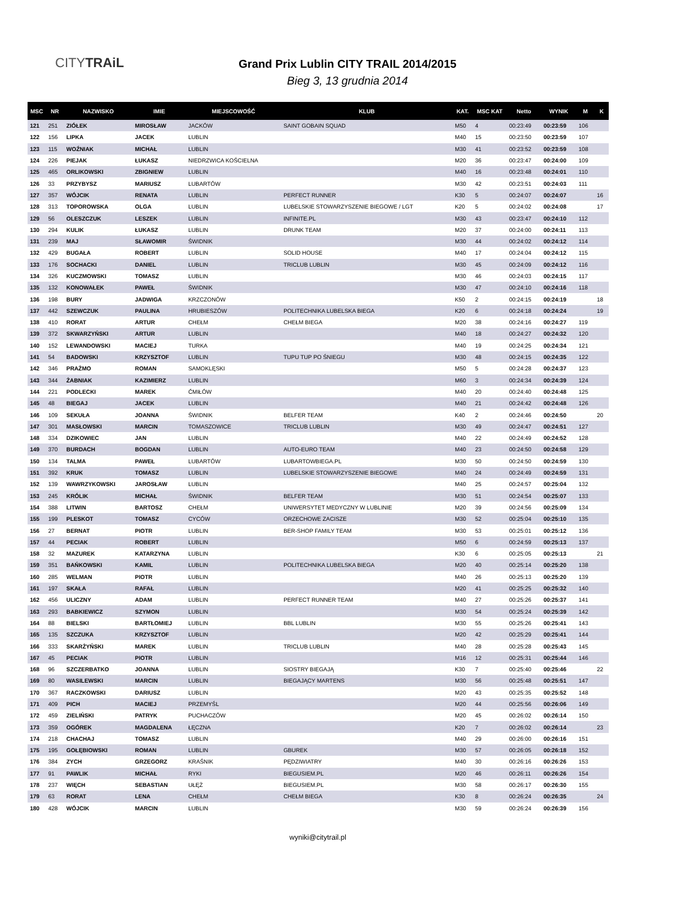CITYTRAiL
Grand Prix Lublin CITY TRAIL 2014/2015
Bieg 3, 13 grudnia 2014
| MSC | NR | NAZWISKO | IMIE | MIEJSCOWOŚĆ | KLUB | KAT. | MSC KAT | Netto | WYNIK | M | K |
| --- | --- | --- | --- | --- | --- | --- | --- | --- | --- | --- | --- |
| 121 | 251 | ZIÓŁEK | MIROSŁAW | JACKÓW | SAINT GOBAIN SQUAD | M50 | 4 | 00:23:49 | 00:23:59 | 106 | |
| 122 | 156 | LIPKA | JACEK | LUBLIN | | M40 | 15 | 00:23:50 | 00:23:59 | 107 | |
| 123 | 115 | WOŹNIAK | MICHAŁ | LUBLIN | | M30 | 41 | 00:23:52 | 00:23:59 | 108 | |
| 124 | 226 | PIEJAK | ŁUKASZ | NIEDRZWICA KOŚCIELNA | | M20 | 36 | 00:23:47 | 00:24:00 | 109 | |
| 125 | 465 | ORLIKOWSKI | ZBIGNIEW | LUBLIN | | M40 | 16 | 00:23:48 | 00:24:01 | 110 | |
| 126 | 33 | PRZYBYSZ | MARIUSZ | LUBARTÓW | | M30 | 42 | 00:23:51 | 00:24:03 | 111 | |
| 127 | 357 | WÓJCIK | RENATA | LUBLIN | PERFECT RUNNER | K30 | 5 | 00:24:07 | 00:24:07 | | 16 |
| 128 | 313 | TOPOROWSKA | OLGA | LUBLIN | LUBELSKIE STOWARZYSZENIE BIEGOWE / LGT | K20 | 5 | 00:24:02 | 00:24:08 | | 17 |
| 129 | 56 | OLESZCZUK | LESZEK | LUBLIN | INFINITE.PL | M30 | 43 | 00:23:47 | 00:24:10 | 112 | |
| 130 | 294 | KULIK | ŁUKASZ | LUBLIN | DRUNK TEAM | M20 | 37 | 00:24:00 | 00:24:11 | 113 | |
| 131 | 239 | MAJ | SŁAWOMIR | ŚWIDNIK | | M30 | 44 | 00:24:02 | 00:24:12 | 114 | |
| 132 | 429 | BUGAŁA | ROBERT | LUBLIN | SOLID HOUSE | M40 | 17 | 00:24:04 | 00:24:12 | 115 | |
| 133 | 176 | SOCHACKI | DANIEL | LUBLIN | TRICLUB LUBLIN | M30 | 45 | 00:24:09 | 00:24:12 | 116 | |
| 134 | 326 | KUCZMOWSKI | TOMASZ | LUBLIN | | M30 | 46 | 00:24:03 | 00:24:15 | 117 | |
| 135 | 132 | KONOWAŁEK | PAWEŁ | ŚWIDNIK | | M30 | 47 | 00:24:10 | 00:24:16 | 118 | |
| 136 | 198 | BURY | JADWIGA | KRZCZONÓW | | K50 | 2 | 00:24:15 | 00:24:19 | | 18 |
| 137 | 442 | SZEWCZUK | PAULINA | HRUBIESZÓW | POLITECHNIKA LUBELSKA BIEGA | K20 | 6 | 00:24:18 | 00:24:24 | | 19 |
| 138 | 410 | RORAT | ARTUR | CHEŁM | CHEŁM BIEGA | M20 | 38 | 00:24:16 | 00:24:27 | 119 | |
| 139 | 372 | SKWARZYŃSKI | ARTUR | LUBLIN | | M40 | 18 | 00:24:27 | 00:24:32 | 120 | |
| 140 | 152 | LEWANDOWSKI | MACIEJ | TURKA | | M40 | 19 | 00:24:25 | 00:24:34 | 121 | |
| 141 | 54 | BADOWSKI | KRZYSZTOF | LUBLIN | TUPU TUP PO ŚNIEGU | M30 | 48 | 00:24:15 | 00:24:35 | 122 | |
| 142 | 346 | PRAŻMO | ROMAN | SAMOKLĘSKI | | M50 | 5 | 00:24:28 | 00:24:37 | 123 | |
| 143 | 344 | ŻABNIAK | KAZIMIERZ | LUBLIN | | M60 | 3 | 00:24:34 | 00:24:39 | 124 | |
| 144 | 221 | PODLECKI | MAREK | ĆMIŁÓW | | M40 | 20 | 00:24:40 | 00:24:48 | 125 | |
| 145 | 48 | BIEGAJ | JACEK | LUBLIN | | M40 | 21 | 00:24:42 | 00:24:48 | 126 | |
| 146 | 109 | SEKUŁA | JOANNA | ŚWIDNIK | BELFER TEAM | K40 | 2 | 00:24:46 | 00:24:50 | | 20 |
| 147 | 301 | MASŁOWSKI | MARCIN | TOMASZOWICE | TRICLUB LUBLIN | M30 | 49 | 00:24:47 | 00:24:51 | 127 | |
| 148 | 334 | DZIKOWIEC | JAN | LUBLIN | | M40 | 22 | 00:24:49 | 00:24:52 | 128 | |
| 149 | 370 | BURDACH | BOGDAN | LUBLIN | AUTO-EURO TEAM | M40 | 23 | 00:24:50 | 00:24:58 | 129 | |
| 150 | 134 | TALMA | PAWEŁ | LUBARTÓW | LUBARTOWBIEGA.PL | M30 | 50 | 00:24:50 | 00:24:59 | 130 | |
| 151 | 392 | KRUK | TOMASZ | LUBLIN | LUBELSKIE STOWARZYSZENIE BIEGOWE | M40 | 24 | 00:24:49 | 00:24:59 | 131 | |
| 152 | 139 | WAWRZYKOWSKI | JAROSŁAW | LUBLIN | | M40 | 25 | 00:24:57 | 00:25:04 | 132 | |
| 153 | 245 | KRÓLIK | MICHAŁ | ŚWIDNIK | BELFER TEAM | M30 | 51 | 00:24:54 | 00:25:07 | 133 | |
| 154 | 388 | LITWIN | BARTOSZ | CHEŁM | UNIWERSYTET MEDYCZNY W LUBLINIE | M20 | 39 | 00:24:56 | 00:25:09 | 134 | |
| 155 | 199 | PLESKOT | TOMASZ | CYCÓW | ORZECHOWE ZACISZE | M30 | 52 | 00:25:04 | 00:25:10 | 135 | |
| 156 | 27 | BERNAT | PIOTR | LUBLIN | BER-SHOP FAMILY TEAM | M30 | 53 | 00:25:01 | 00:25:12 | 136 | |
| 157 | 44 | PECIAK | ROBERT | LUBLIN | | M50 | 6 | 00:24:59 | 00:25:13 | 137 | |
| 158 | 32 | MAZUREK | KATARZYNA | LUBLIN | | K30 | 6 | 00:25:05 | 00:25:13 | | 21 |
| 159 | 351 | BAŃKOWSKI | KAMIL | LUBLIN | POLITECHNIKA LUBELSKA BIEGA | M20 | 40 | 00:25:14 | 00:25:20 | 138 | |
| 160 | 285 | WELMAN | PIOTR | LUBLIN | | M40 | 26 | 00:25:13 | 00:25:20 | 139 | |
| 161 | 197 | SKAŁA | RAFAŁ | LUBLIN | | M20 | 41 | 00:25:25 | 00:25:32 | 140 | |
| 162 | 456 | ULICZNY | ADAM | LUBLIN | PERFECT RUNNER TEAM | M40 | 27 | 00:25:26 | 00:25:37 | 141 | |
| 163 | 293 | BABKIEWICZ | SZYMON | LUBLIN | | M30 | 54 | 00:25:24 | 00:25:39 | 142 | |
| 164 | 88 | BIELSKI | BARTŁOMIEJ | LUBLIN | BBL LUBLIN | M30 | 55 | 00:25:26 | 00:25:41 | 143 | |
| 165 | 135 | SZCZUKA | KRZYSZTOF | LUBLIN | | M20 | 42 | 00:25:29 | 00:25:41 | 144 | |
| 166 | 333 | SKARŻYŃSKI | MAREK | LUBLIN | TRICLUB LUBLIN | M40 | 28 | 00:25:28 | 00:25:43 | 145 | |
| 167 | 45 | PECIAK | PIOTR | LUBLIN | | M16 | 12 | 00:25:31 | 00:25:44 | 146 | |
| 168 | 96 | SZCZERBATKO | JOANNA | LUBLIN | SIOSTRY BIEGAJĄ | K30 | 7 | 00:25:40 | 00:25:46 | | 22 |
| 169 | 80 | WASILEWSKI | MARCIN | LUBLIN | BIEGAJĄCY MARTENS | M30 | 56 | 00:25:48 | 00:25:51 | 147 | |
| 170 | 367 | RACZKOWSKI | DARIUSZ | LUBLIN | | M20 | 43 | 00:25:35 | 00:25:52 | 148 | |
| 171 | 409 | PICH | MACIEJ | PRZEMYŚL | | M20 | 44 | 00:25:56 | 00:26:06 | 149 | |
| 172 | 459 | ZIELIŃSKI | PATRYK | PUCHACZÓW | | M20 | 45 | 00:26:02 | 00:26:14 | 150 | |
| 173 | 359 | OGÓREK | MAGDALENA | ŁĘCZNA | | K20 | 7 | 00:26:02 | 00:26:14 | | 23 |
| 174 | 218 | CHACHAJ | TOMASZ | LUBLIN | | M40 | 29 | 00:26:00 | 00:26:16 | 151 | |
| 175 | 195 | GOŁĘBIOWSKI | ROMAN | LUBLIN | GBUREK | M30 | 57 | 00:26:05 | 00:26:18 | 152 | |
| 176 | 384 | ZYCH | GRZEGORZ | KRAŚNIK | PĘDZIWIATRY | M40 | 30 | 00:26:16 | 00:26:26 | 153 | |
| 177 | 91 | PAWLIK | MICHAŁ | RYKI | BIEGUSIEM.PL | M20 | 46 | 00:26:11 | 00:26:26 | 154 | |
| 178 | 237 | WIĘCH | SEBASTIAN | UŁĘŻ | BIEGUSIEM.PL | M30 | 58 | 00:26:17 | 00:26:30 | 155 | |
| 179 | 63 | RORAT | LENA | CHEŁM | CHEŁM BIEGA | K30 | 8 | 00:26:24 | 00:26:35 | | 24 |
| 180 | 428 | WÓJCIK | MARCIN | LUBLIN | | M30 | 59 | 00:26:24 | 00:26:39 | 156 | |
wyniki@citytrail.pl